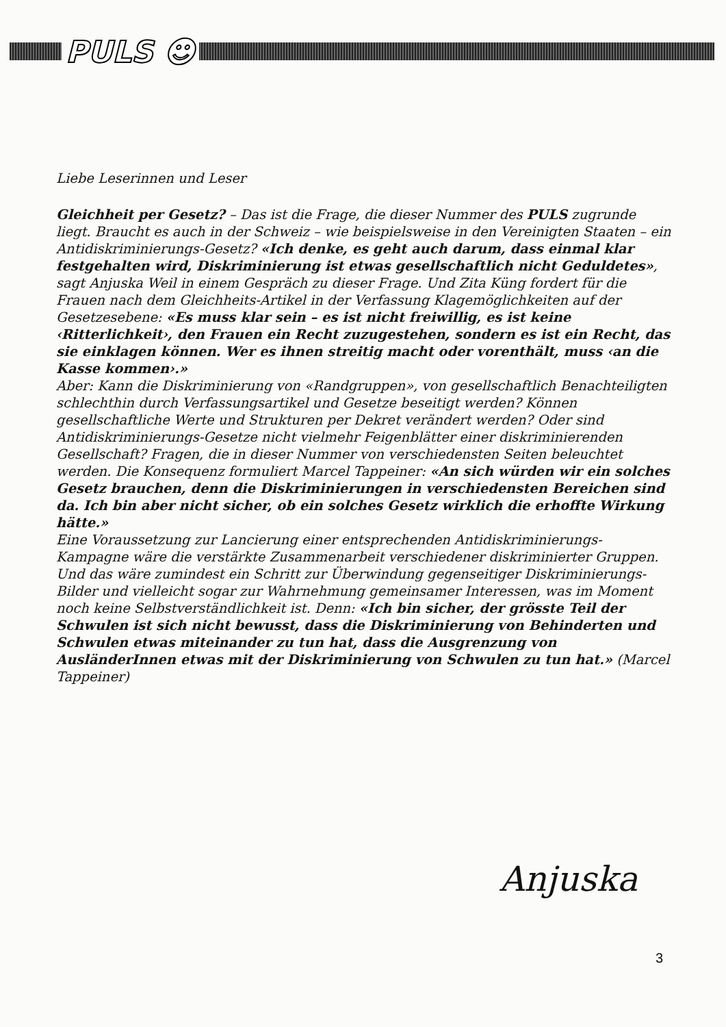PULS ☻
Liebe Leserinnen und Leser
Gleichheit per Gesetz? – Das ist die Frage, die dieser Nummer des PULS zugrunde liegt. Braucht es auch in der Schweiz – wie beispielsweise in den Vereinigten Staaten – ein Antidiskriminierungs-Gesetz? «Ich denke, es geht auch darum, dass einmal klar festgehalten wird, Diskriminierung ist etwas gesellschaftlich nicht Geduldetes», sagt Anjuska Weil in einem Gespräch zu dieser Frage. Und Zita Küng fordert für die Frauen nach dem Gleichheits-Artikel in der Verfassung Klagemöglichkeiten auf der Gesetzesebene: «Es muss klar sein – es ist nicht freiwillig, es ist keine ‹Ritterlichkeit›, den Frauen ein Recht zuzugestehen, sondern es ist ein Recht, das sie einklagen können. Wer es ihnen streitig macht oder vorenthält, muss ‹an die Kasse kommen›.»
Aber: Kann die Diskriminierung von «Randgruppen», von gesellschaftlich Benachteiligten schlechthin durch Verfassungsartikel und Gesetze beseitigt werden? Können gesellschaftliche Werte und Strukturen per Dekret verändert werden? Oder sind Antidiskriminierungs-Gesetze nicht vielmehr Feigenblätter einer diskriminierenden Gesellschaft? Fragen, die in dieser Nummer von verschiedensten Seiten beleuchtet werden. Die Konsequenz formuliert Marcel Tappeiner: «An sich würden wir ein solches Gesetz brauchen, denn die Diskriminierungen in verschiedensten Bereichen sind da. Ich bin aber nicht sicher, ob ein solches Gesetz wirklich die erhoffte Wirkung hätte.»
Eine Voraussetzung zur Lancierung einer entsprechenden Antidiskriminierungs-Kampagne wäre die verstärkte Zusammenarbeit verschiedener diskriminierter Gruppen. Und das wäre zumindest ein Schritt zur Überwindung gegenseitiger Diskriminierungs-Bilder und vielleicht sogar zur Wahrnehmung gemeinsamer Interessen, was im Moment noch keine Selbstverständlichkeit ist. Denn: «Ich bin sicher, der grösste Teil der Schwulen ist sich nicht bewusst, dass die Diskriminierung von Behinderten und Schwulen etwas miteinander zu tun hat, dass die Ausgrenzung von AusländerInnen etwas mit der Diskriminierung von Schwulen zu tun hat.» (Marcel Tappeiner)
Anjuska
3